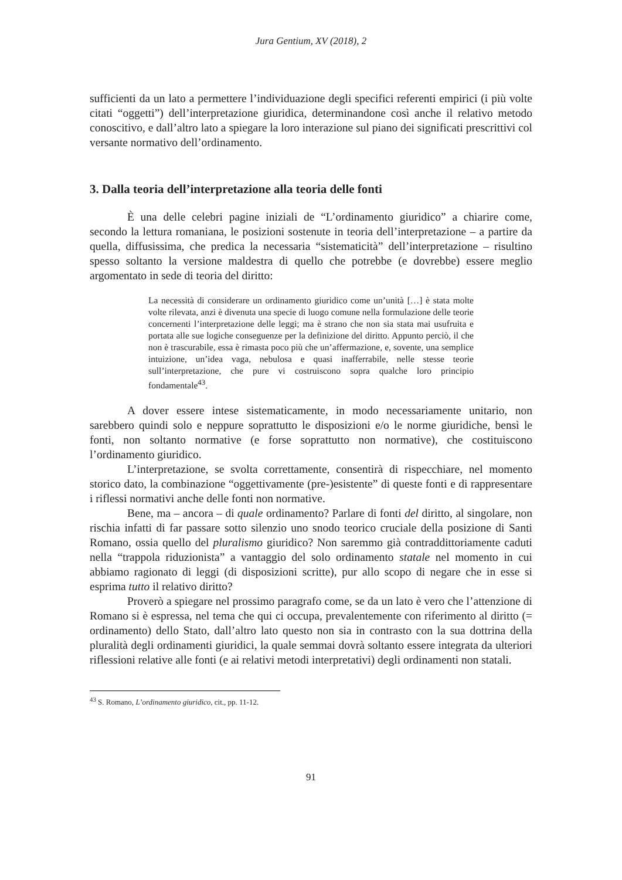Jura Gentium, XV (2018), 2
sufficienti da un lato a permettere l’individuazione degli specifici referenti empirici (i più volte citati “oggetti”) dell’interpretazione giuridica, determinandone così anche il relativo metodo conoscitivo, e dall’altro lato a spiegare la loro interazione sul piano dei significati prescrittivi col versante normativo dell’ordinamento.
3. Dalla teoria dell’interpretazione alla teoria delle fonti
È una delle celebri pagine iniziali de “L’ordinamento giuridico” a chiarire come, secondo la lettura romaniana, le posizioni sostenute in teoria dell’interpretazione – a partire da quella, diffusissima, che predica la necessaria “sistematicità” dell’interpretazione – risultino spesso soltanto la versione maldestra di quello che potrebbe (e dovrebbe) essere meglio argomentato in sede di teoria del diritto:
La necessità di considerare un ordinamento giuridico come un’unità […] è stata molte volte rilevata, anzi è divenuta una specie di luogo comune nella formulazione delle teorie concernenti l’interpretazione delle leggi; ma è strano che non sia stata mai usufruita e portata alle sue logiche conseguenze per la definizione del diritto. Appunto perciò, il che non è trascurabile, essa è rimasta poco più che un’affermazione, e, sovente, una semplice intuizione, un’idea vaga, nebulosa e quasi inafferrabile, nelle stesse teorie sull’interpretazione, che pure vi costruiscono sopra qualche loro principio fondamentale<sup>43</sup>.
A dover essere intese sistematicamente, in modo necessariamente unitario, non sarebbero quindi solo e neppure soprattutto le disposizioni e/o le norme giuridiche, bensì le fonti, non soltanto normative (e forse soprattutto non normative), che costituiscono l’ordinamento giuridico.
L’interpretazione, se svolta correttamente, consentirà di rispecchiare, nel momento storico dato, la combinazione “oggettivamente (pre-)esistente” di queste fonti e di rappresentare i riflessi normativi anche delle fonti non normative.
Bene, ma – ancora – di quale ordinamento? Parlare di fonti del diritto, al singolare, non rischia infatti di far passare sotto silenzio uno snodo teorico cruciale della posizione di Santi Romano, ossia quello del pluralismo giuridico? Non saremmo già contraddittoriamente caduti nella “trappola riduzionista” a vantaggio del solo ordinamento statale nel momento in cui abbiamo ragionato di leggi (di disposizioni scritte), pur allo scopo di negare che in esse si esprima tutto il relativo diritto?
Proverò a spiegare nel prossimo paragrafo come, se da un lato è vero che l’attenzione di Romano si è espressa, nel tema che qui ci occupa, prevalentemente con riferimento al diritto (= ordinamento) dello Stato, dall’altro lato questo non sia in contrasto con la sua dottrina della pluralità degli ordinamenti giuridici, la quale semmai dovrà soltanto essere integrata da ulteriori riflessioni relative alle fonti (e ai relativi metodi interpretativi) degli ordinamenti non statali.
<sup>43</sup> S. Romano, L’ordinamento giuridico, cit., pp. 11-12.
91